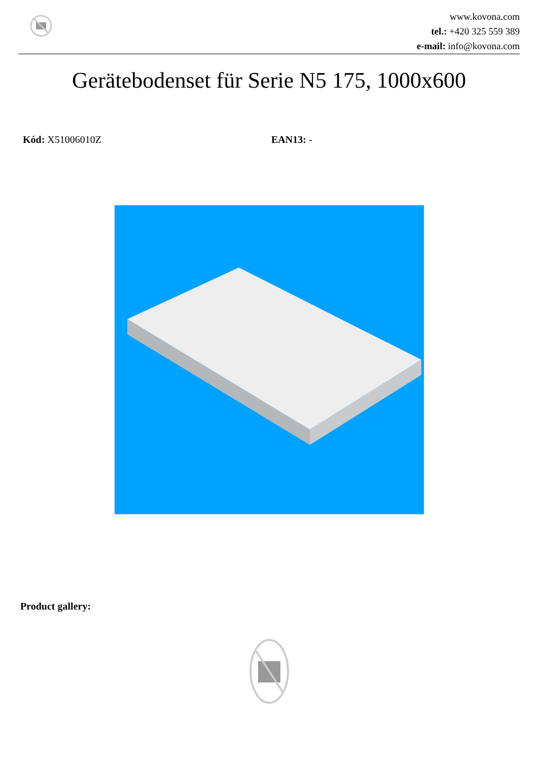www.kovona.com
tel.: +420 325 559 389
e-mail: info@kovona.com
Gerätebodenset für Serie N5 175, 1000x600
Kód: X51006010Z EAN13: -
Product gallery: